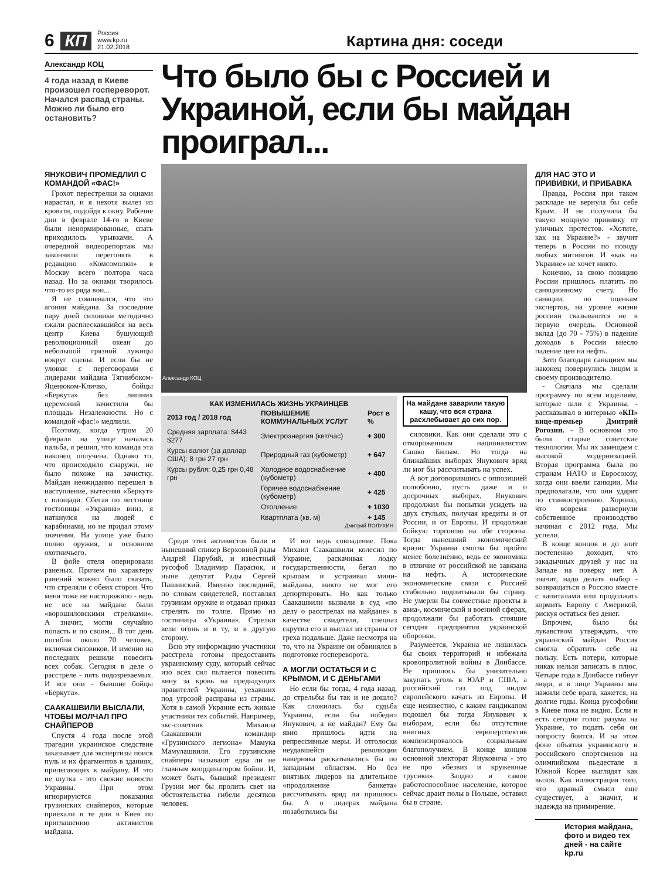6 КП Россия
www.kp.ru
21.02.2018 Картина дня: соседи
Александр КОЦ
4 года назад в Киеве произошел госпереворот. Начался распад страны. Можно ли было его остановить?
Что было бы с Россией и Украиной, если бы майдан проиграл...
ЯНУКОВИЧ ПРОМЕДЛИЛ С КОМАНДОЙ «ФАС!»
Грохот перестрелки за окнами нарастал, и я нехотя вылез из кровати, подойдя к окну. Рабочие дни в феврале 14-го в Киеве были ненормированные, спать приходилось урывками. А очередной видеорепортаж мы закончили перегонять в редакцию «Комсомолки» в Москву всего полтора часа назад. Но за окнами творилось что-то из ряда вон...
Я не сомневался, что это агония майдана. За последние пару дней силовики методично сжали расплескавшийся на весь центр Киева бушующий революционный океан до небольшой грязной лужицы вокруг сцены. И если бы не уловки с переговорами с лидерами майдана Тягнибоком-Яценюком-Кличко, бойцы «Беркута» без лишних церемоний зачистили бы площадь Незалежности. Но с командой «фас!» медлили.
Поэтому, когда утром 20 февраля на улице началась пальба, я решил, что команда эта наконец получена. Однако то, что происходило снаружи, не было похоже на зачистку. Майдан неожиданно перешел в наступление, вытесняя «Беркут» с площади. Сбегая по лестнице гостиницы «Украина» вниз, я наткнулся на людей с карабинами, но не придал этому значения. На улице уже было полно оружия, в основном охотничьего.
В фойе отеля оперировали раненых. Причем по характеру ранений можно было сказать, что стреляли с обеих сторон. Что меня тоже не насторожило - ведь не все на майдане были «ворошиловскими стрелками». А значит, могли случайно попасть и по своим... В тот день погибли около 70 человек, включая силовиков. И именно на последних решили повесить всех собак. Сегодня в деле о расстреле - пять подозреваемых. И все они - бывшие бойцы «Беркута».
СААКАШВИЛИ ВЫСЛАЛИ, ЧТОБЫ МОЛЧАЛ ПРО СНАЙПЕРОВ
Спустя 4 года после этой трагедии украинское следствие заказывает для экспертизы поиск пуль и их фрагментов в зданиях, прилегающих к майдану. И это не шутка - это свежие новости Украины. При этом игнорируются показания грузинских снайперов, которые приехали в те дни в Киев по приглашению активистов майдана.
Александр КОЦ
КАК ИЗМЕНИЛАСЬ ЖИЗНЬ УКРАИНЦЕВ
| 2013 год / 2018 год | ПОВЫШЕНИЕ КОММУНАЛЬНЫХ УСЛУГ | Рост в % |
| --- | --- | --- |
| Средняя зарплата: $443 $277 | Электроэнергия (квт/час) | + 300 |
| Курсы валют (за доллар США): 8 грн 27 грн | Природный газ (кубометр) | + 647 |
| Курсы рубля: 0,25 грн 0,48 грн | Холодное водоснабжение (кубометр) | + 400 |
| | Горячее водоснабжение (кубометр) | + 425 |
| | Отопление | + 1030 |
| | Квартплата (кв. м) | + 145 |
Дмитрий ПОЛУХИН
Среди этих активистов были и нынешний спикер Верховной рады Андрей Парубий, и известный русофоб Владимир Парасюк, и ныне депутат Рады Сергей Пашинский. Именно последний, по словам свидетелей, поставлял грузинам оружие и отдавал приказ стрелять по толпе. Прямо из гостиницы «Украина». Стрелки вели огонь и в ту, и в другую сторону.
Всю эту информацию участники расстрела готовы предоставить украинскому суду, который сейчас изо всех сил пытается повесить вину за кровь на предыдущих правителей Украины, уехавших под угрозой расправы из страны. Хотя в самой Украине есть живые участники тех событий. Например, экс-советник Михаила Саакашвили командир «Грузинского легиона» Мамука Мамулашвили. Его грузинские снайперы называют едва ли не главным координатором бойни. И, может быть, бывший президент Грузии мог бы пролить свет на обстоятельства гибели десятков человек.
И вот ведь совпадение. Пока Михаил Саакашвили колесил по Украине, раскачивая лодку государственности, бегал по крышам и устраивал мини-майданы, никто не мог его депортировать. Но как только Саакашвили вызвали в суд «по делу о расстрелах на майдане» в качестве свидетеля, спецназ скрутил его и выслал из страны от греха подальше. Даже несмотря на то, что на Украине он обвинялся в подготовке госпереворота.
А МОГЛИ ОСТАТЬСЯ И С КРЫМОМ, И С ДЕНЬГАМИ
Но если бы тогда, 4 года назад, до стрельбы бы так и не дошло? Как сложилась бы судьба Украины, если бы победил Янукович, а не майдан? Ему бы явно пришлось идти на репрессивные меры. И отголоски неудавшейся революции наверняка раскатывались бы по западным областям. Но без внятных лидеров на длительное «продолжение банкета» рассчитывать вряд ли пришлось бы. А о лидерах майдана позаботились бы
На майдане заварили такую кашу, что вся страна расхлебывает до сих пор.
силовики. Как они сделали это с отмороженным националистом Сашко Билым. Но тогда на ближайших выборах Янукович вряд ли мог бы рассчитывать на успех.
А вот договорившись с оппозицией полюбовно, пусть даже и о досрочных выборах, Янукович продолжил бы попытки усидеть на двух стульях, получая кредиты и от России, и от Европы. И продолжая бойкую торговлю на обе стороны. Тогда нынешний экономический кризис Украина смогла бы пройти менее болезненно, ведь ее экономика в отличие от российской не завязана на нефть. А исторические экономические связи с Россией стабильно подпитывали бы страну. Не умерли бы совместные проекты в авиа-, космической и военной сферах, продолжали бы работать стоящие сегодня предприятия украинской оборонки.
Разумеется, Украина не лишилась бы своих территорий и избежала кровопролитной войны в Донбассе. Не пришлось бы унизительно закупать уголь в ЮАР и США, а российский газ под видом европейского качать из Европы. И еще неизвестно, с каким гандикапом подошел бы тогда Янукович к выборам, если бы отсутствие внятных европерспектив компенсировалось социальным благополучием. В конце концов основной электорат Януковича - это не про «безвиз и кружевные трусики». Заодно и самое работоспособное население, которое сейчас драит полы в Польше, оставил бы в стране.
ДЛЯ НАС ЭТО И ПРИВИВКИ, И ПРИБАВКА
Правда, Россия при таком раскладе не вернула бы себе Крым. И не получила бы такую мощную прививку от уличных протестов. «Хотите, как на Украине?» - звучит теперь в России по поводу любых митингов. И «как на Украине» не хочет никто.
Конечно, за свою позицию России пришлось платить по санкционному счету. Но санкции, по оценкам экспертов, на уровне жизни россиян сказываются не в первую очередь. Основной вклад (до 70 - 75%) в падение доходов в России внесло падение цен на нефть.
Зато благодаря санкциям мы наконец повернулись лицом к своему производителю.
- Сначала мы сделали программу по всем изделиям, которые шли с Украины, - рассказывал в интервью «КП» вице-премьер Дмитрий Рогозин. - В основном это были старые советские технологии. Мы их замещаем с высокой модернизацией. Вторая программа была по странам НАТО и Евросоюзу, когда они ввели санкции. Мы предполагали, что они ударят по станкостроению. Хорошо, что вовремя развернули собственное производство начиная с 2012 года. Мы успели.
В конце концов и до элит постепенно доходит, что закадычных друзей у нас на Западе на поверку нет. А значит, надо делать выбор - возвращаться в Россию вместе с капиталами или продолжать кормить Европу с Америкой, рискуя остаться без денег.
Впрочем, было бы лукавством утверждать, что украинский майдан Россия смогла обратить себе на пользу. Есть потери, которые никак нельзя записать в плюс. Четыре года в Донбассе гибнут люди, а в лице Украины мы нажили себе врага, кажется, на долгие годы. Конца русофобии в Киеве пока не видно. Если и есть сегодня голос разума на Украине, то подать себя он попросту боится. И на этом фоне объятия украинского и российского спортсменов на олимпийском пьедестале в Южной Корее выглядят как вызов. Как иллюстрация того, что здравый смысл еще существует, а значит, и надежда на примирение.
История майдана, фото и видео тех дней - на сайте kp.ru